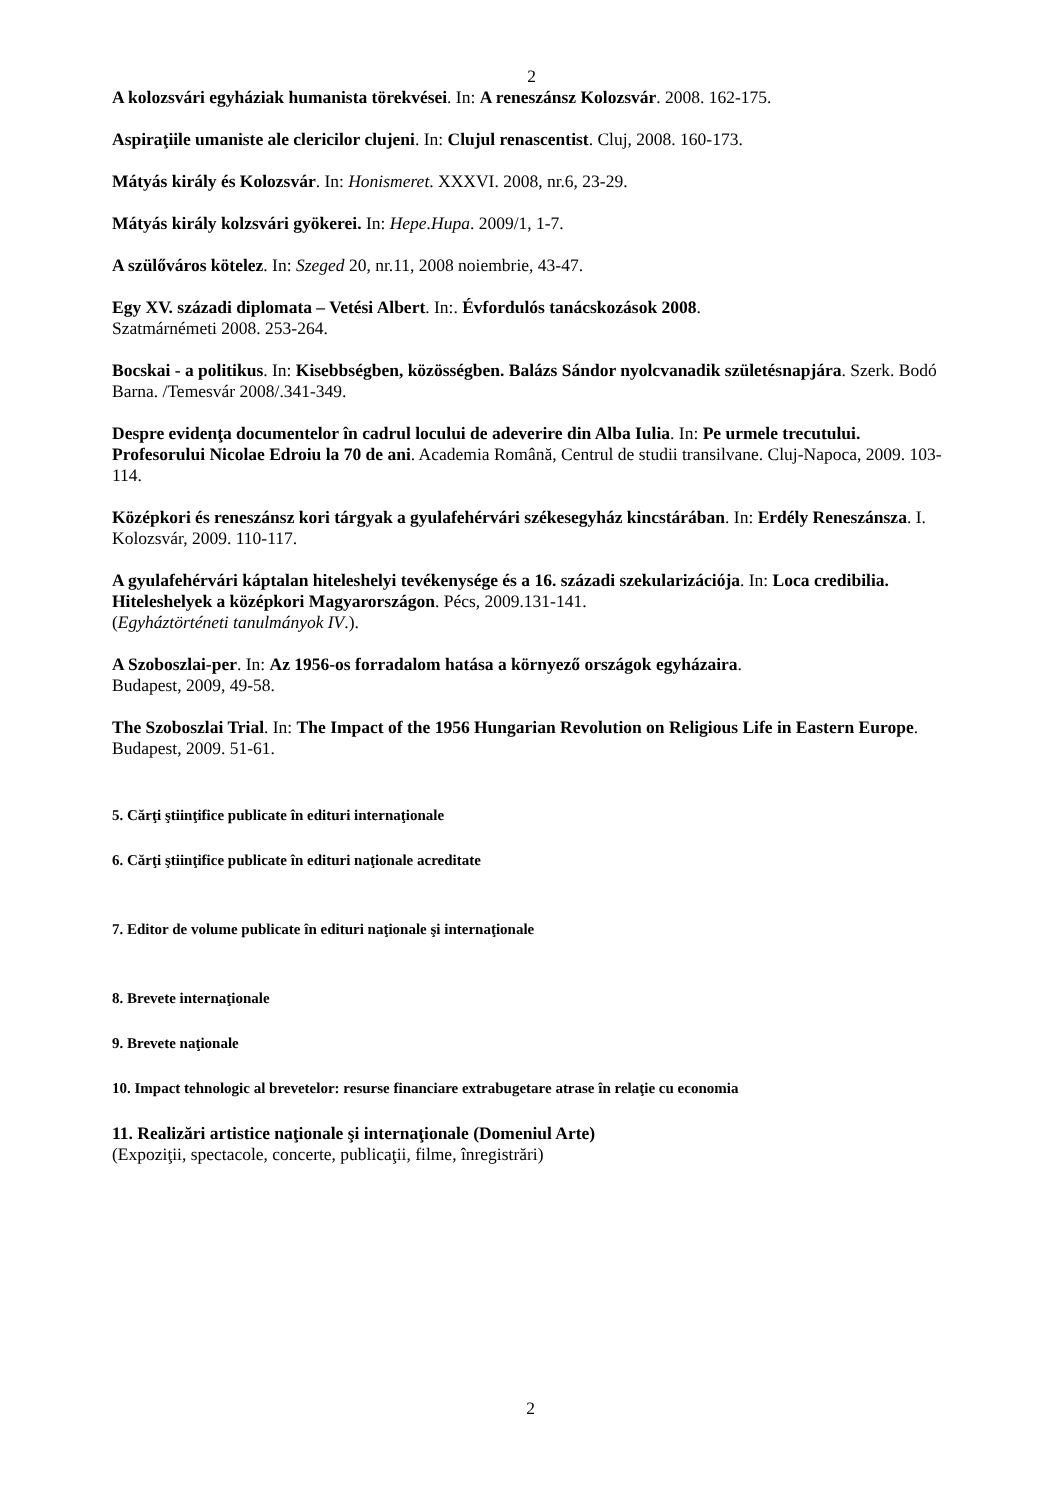2
A kolozsvári egyháziak humanista törekvései. In: A reneszánsz Kolozsvár. 2008. 162-175.
Aspiraţiile umaniste ale clericilor clujeni. In: Clujul renascentist. Cluj, 2008. 160-173.
Mátyás király és Kolozsvár. In: Honismeret. XXXVI. 2008, nr.6, 23-29.
Mátyás király kolzsvári gyökerei. In: Hepe.Hupa. 2009/1, 1-7.
A szülőváros kötelez. In: Szeged 20, nr.11, 2008 noiembrie, 43-47.
Egy XV. századi diplomata – Vetési Albert. In:. Évfordulós tanácskozások 2008.
Szatmárnémeti 2008. 253-264.
Bocskai - a politikus. In: Kisebbségben, közösségben. Balázs Sándor nyolcvanadik születésnapjára. Szerk. Bodó Barna. /Temesvár 2008/.341-349.
Despre evidenţa documentelor în cadrul locului de adeverire din Alba Iulia. In: Pe urmele trecutului. Profesorului Nicolae Edroiu la 70 de ani. Academia Română, Centrul de studii transilvane. Cluj-Napoca, 2009. 103-114.
Középkori és reneszánsz kori tárgyak a gyulafehérvári székesegyház kincstárában. In: Erdély Reneszánsza. I. Kolozsvár, 2009. 110-117.
A gyulafehérvári káptalan hiteleshelyi tevékenysége és a 16. századi szekularizációja. In: Loca credibilia. Hiteleshelyek a középkori Magyarországon. Pécs, 2009.131-141.
(Egyháztörténeti tanulmányok IV.).
A Szoboszlai-per. In: Az 1956-os forradalom hatása a környező országok egyházaira.
Budapest, 2009, 49-58.
The Szoboszlai Trial. In: The Impact of the 1956 Hungarian Revolution on Religious Life in Eastern Europe. Budapest, 2009. 51-61.
5. Cărţi ştiinţifice publicate în edituri internaţionale
6. Cărţi ştiinţifice publicate în edituri naţionale acreditate
7. Editor de volume publicate în edituri naţionale şi internaţionale
8. Brevete internaţionale
9. Brevete naţionale
10. Impact tehnologic al brevetelor: resurse financiare extrabugetare atrase în relaţie cu economia
11. Realizări artistice naţionale şi internaţionale (Domeniul Arte)
(Expoziţii, spectacole, concerte, publicaţii, filme, înregistrări)
2